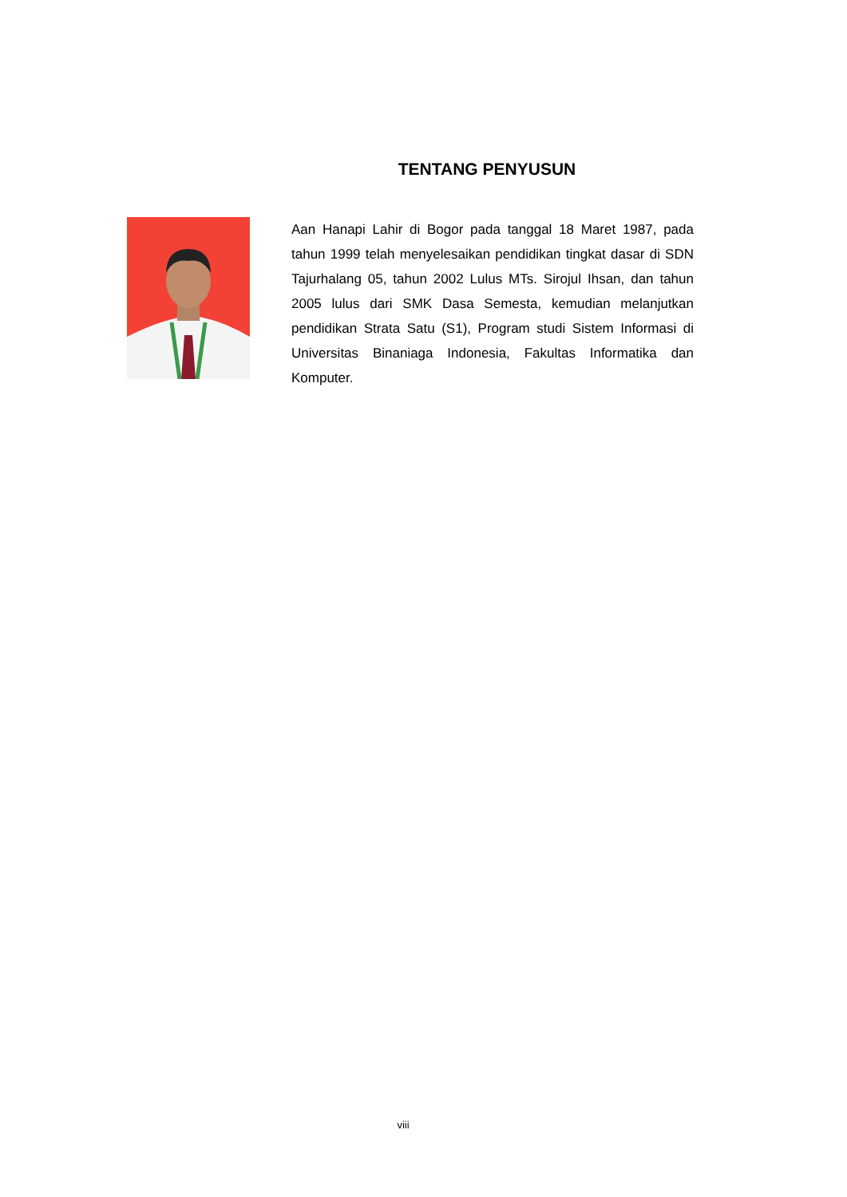TENTANG PENYUSUN
Aan Hanapi Lahir di Bogor pada tanggal 18 Maret 1987, pada tahun 1999 telah menyelesaikan pendidikan tingkat dasar di SDN Tajurhalang 05, tahun 2002 Lulus MTs. Sirojul Ihsan, dan tahun 2005 lulus dari SMK Dasa Semesta, kemudian melanjutkan pendidikan Strata Satu (S1), Program studi Sistem Informasi di Universitas Binaniaga Indonesia, Fakultas Informatika dan Komputer.
viii